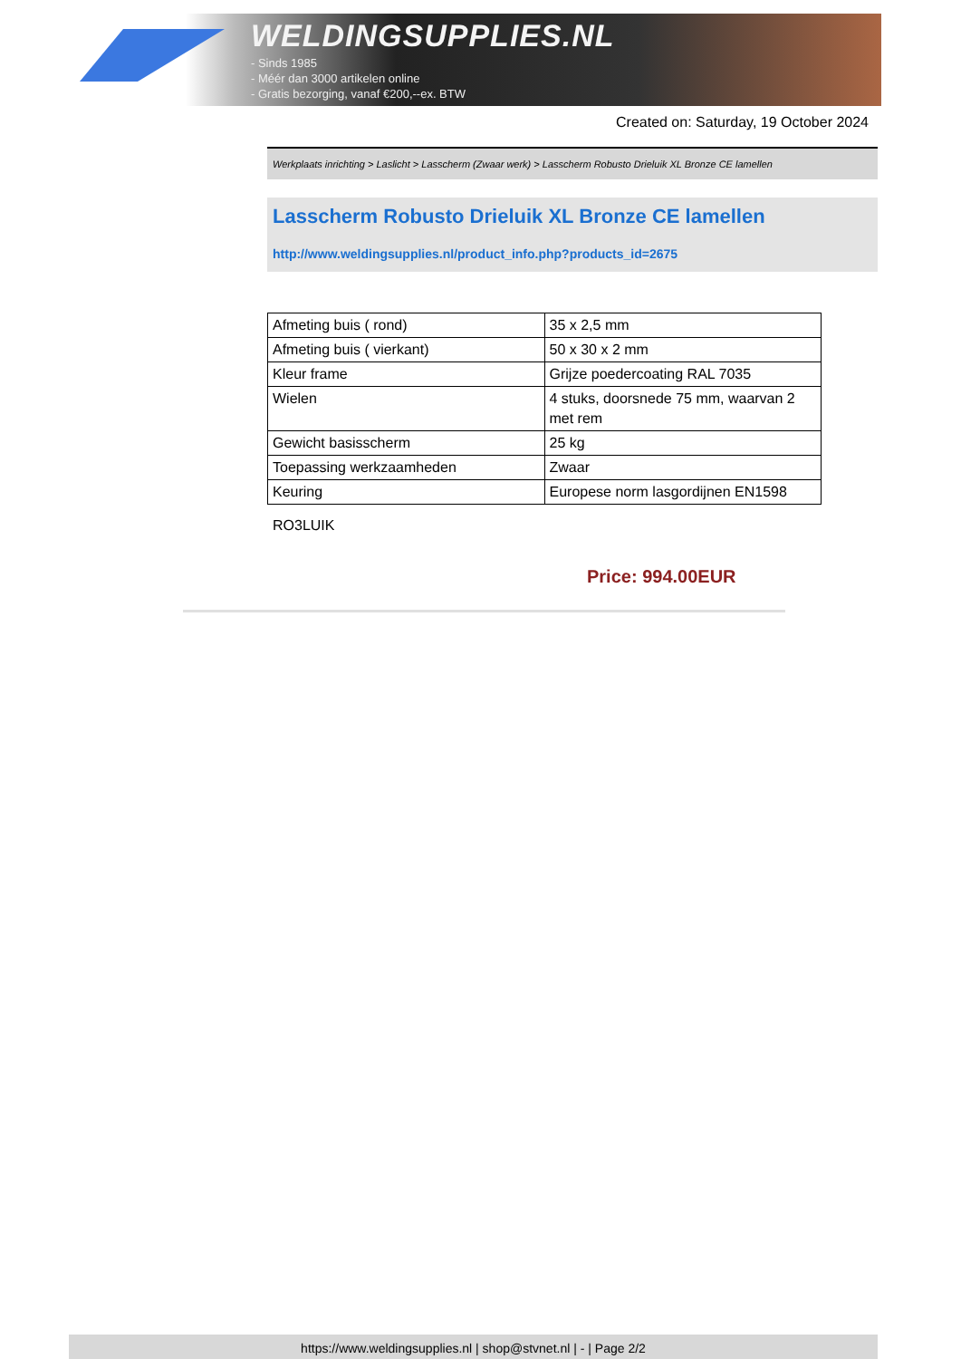WELDINGSUPPLIES.NL
- Sinds 1985
- Méér dan 3000 artikelen online
- Gratis bezorging, vanaf €200,--ex. BTW
Created on: Saturday, 19 October 2024
Werkplaats inrichting > Laslicht > Lasscherm (Zwaar werk) > Lasscherm Robusto Drieluik XL Bronze CE lamellen
Lasscherm Robusto Drieluik XL Bronze CE lamellen
http://www.weldingsupplies.nl/product_info.php?products_id=2675
| Afmeting buis ( rond) | 35 x 2,5 mm |
| Afmeting buis ( vierkant) | 50 x 30 x 2 mm |
| Kleur frame | Grijze poedercoating RAL 7035 |
| Wielen | 4 stuks, doorsnede 75 mm, waarvan 2 met rem |
| Gewicht basisscherm | 25 kg |
| Toepassing werkzaamheden | Zwaar |
| Keuring | Europese norm lasgordijnen EN1598 |
RO3LUIK
Price: 994.00EUR
https://www.weldingsupplies.nl | shop@stvnet.nl | - | Page 2/2